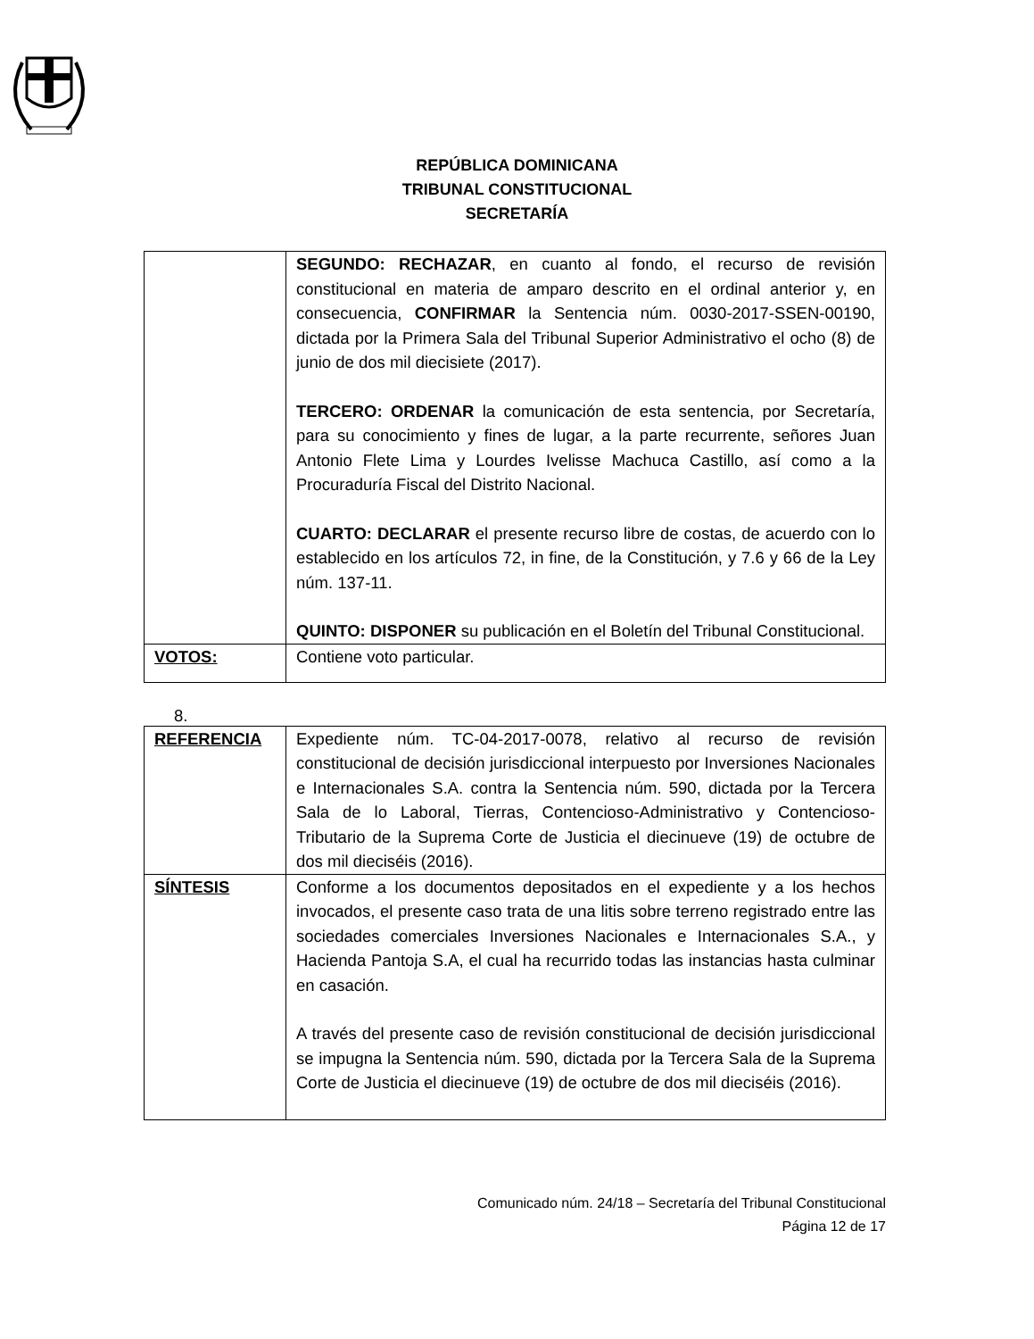REPÚBLICA DOMINICANA
TRIBUNAL CONSTITUCIONAL
SECRETARÍA
| | SEGUNDO: RECHAZAR , en cuanto al fondo, el recurso de revisión constitucional en materia de amparo descrito en el ordinal anterior y, en consecuencia, CONFIRMAR la Sentencia núm. 0030-2017-SSEN-00190, dictada por la Primera Sala del Tribunal Superior Administrativo el ocho (8) de junio de dos mil diecisiete (2017). TERCERO: ORDENAR la comunicación de esta sentencia, por Secretaría, para su conocimiento y fines de lugar, a la parte recurrente, señores Juan Antonio Flete Lima y Lourdes Ivelisse Machuca Castillo, así como a la Procuraduría Fiscal del Distrito Nacional. CUARTO: DECLARAR el presente recurso libre de costas, de acuerdo con lo establecido en los artículos 72, in fine, de la Constitución, y 7.6 y 66 de la Ley núm. 137-11. QUINTO: DISPONER su publicación en el Boletín del Tribunal Constitucional. |
| VOTOS: | Contiene voto particular. |
8.
| REFERENCIA | Expediente núm. TC-04-2017-0078, relativo al recurso de revisión constitucional de decisión jurisdiccional interpuesto por Inversiones Nacionales e Internacionales S.A. contra la Sentencia núm. 590, dictada por la Tercera Sala de lo Laboral, Tierras, Contencioso-Administrativo y Contencioso-Tributario de la Suprema Corte de Justicia el diecinueve (19) de octubre de dos mil dieciséis (2016). |
| SÍNTESIS | Conforme a los documentos depositados en el expediente y a los hechos invocados, el presente caso trata de una litis sobre terreno registrado entre las sociedades comerciales Inversiones Nacionales e Internacionales S.A., y Hacienda Pantoja S.A, el cual ha recurrido todas las instancias hasta culminar en casación. A través del presente caso de revisión constitucional de decisión jurisdiccional se impugna la Sentencia núm. 590, dictada por la Tercera Sala de la Suprema Corte de Justicia el diecinueve (19) de octubre de dos mil dieciséis (2016). |
Comunicado núm. 24/18 – Secretaría del Tribunal Constitucional
Página 12 de 17